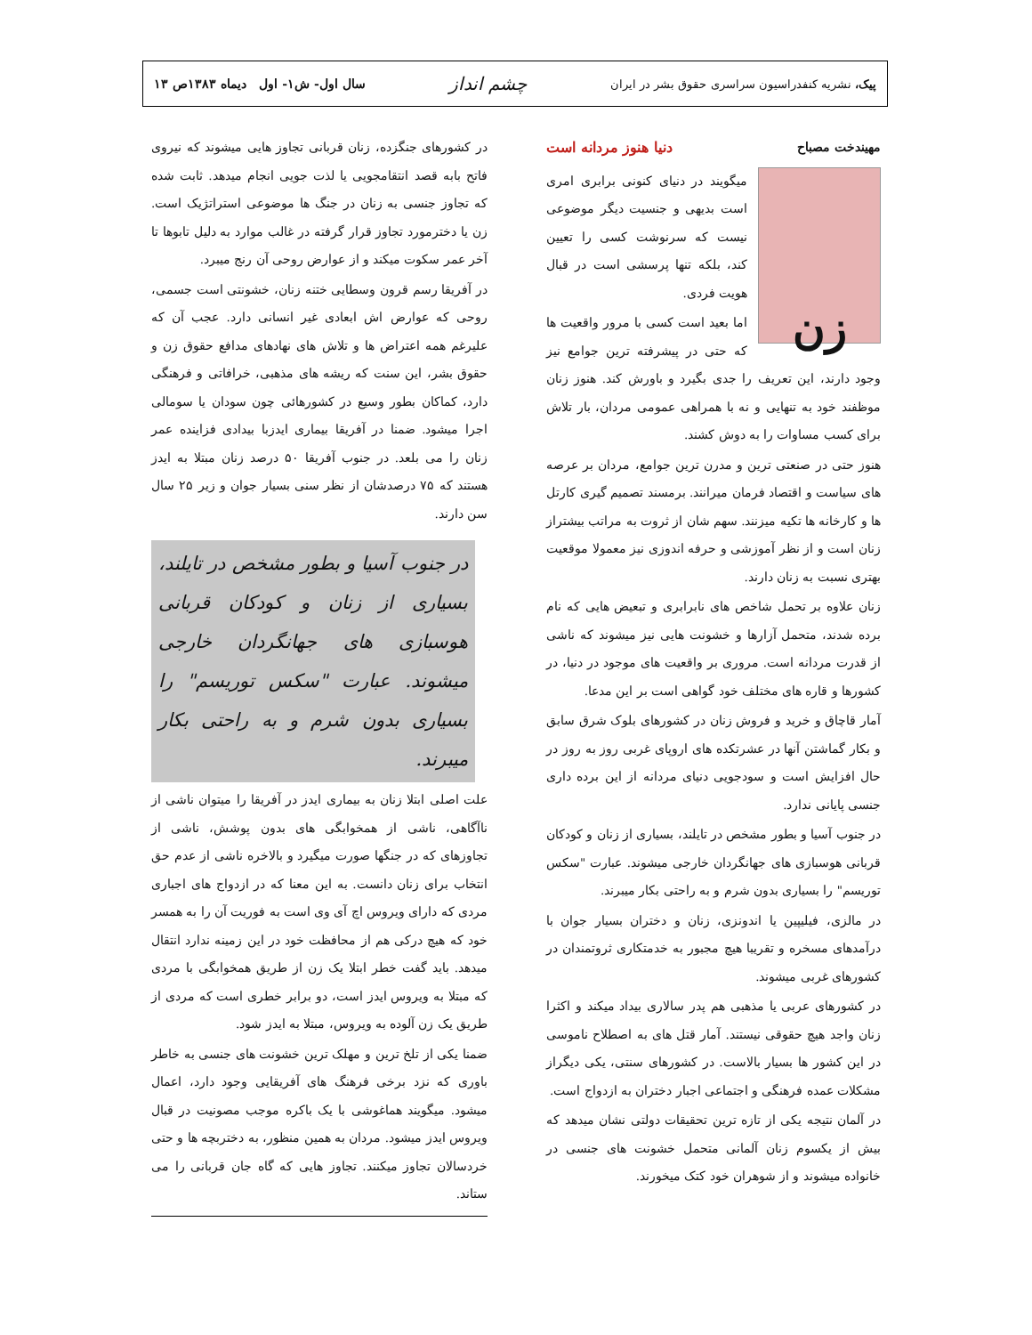پیک، نشریه کنفدراسیون سراسری حقوق بشر در ایران
چشم انداز
سال اول- ش۱- اول دیماه ۱۳۸۳ص ۱۳
مهیندخت مصباح دنیا هنوز مردانه است
زن
میگویند در دنیای کنونی برابری امری است بدیهی و جنسیت دیگر موضوعی نیست که سرنوشت کسی را تعیین کند، بلکه تنها پرسشی است در قبال هویت فردی.
اما بعید است کسی با مرور واقعیت ها که حتی در پیشرفته ترین جوامع نیز وجود دارند، این تعریف را جدی بگیرد و باورش کند. هنوز زنان موظفند خود به تنهایی و نه با همراهی عمومی مردان، بار تلاش برای کسب مساوات را به دوش کشند.
هنوز حتی در صنعتی ترین و مدرن ترین جوامع، مردان بر عرصه های سیاست و اقتصاد فرمان میرانند. برمسند تصمیم گیری کارتل ها و کارخانه ها تکیه میزنند. سهم شان از ثروت به مراتب بیشتراز زنان است و از نظر آموزشی و حرفه اندوزی نیز معمولا موقعیت بهتری نسبت به زنان دارند.
زنان علاوه بر تحمل شاخص های نابرابری و تبعیض هایی که نام برده شدند، متحمل آزارها و خشونت هایی نیز میشوند که ناشی از قدرت مردانه است. مروری بر واقعیت های موجود در دنیا، در کشورها و قاره های مختلف خود گواهی است بر این مدعا.
آمار قاچاق و خرید و فروش زنان در کشورهای بلوک شرق سابق و بکار گماشتن آنها در عشرتکده های اروپای غربی روز به روز در حال افزایش است و سودجویی دنیای مردانه از این برده داری جنسی پایانی ندارد.
در جنوب آسیا و بطور مشخص در تایلند، بسیاری از زنان و کودکان قربانی هوسبازی های جهانگردان خارجی میشوند. عبارت "سکس توریسم" را بسیاری بدون شرم و به راحتی بکار میبرند.
در مالزی، فیلیپین یا اندونزی، زنان و دختران بسیار جوان با درآمدهای مسخره و تقریبا هیچ مجبور به خدمتکاری ثروتمندان در کشورهای غربی میشوند.
در کشورهای عربی یا مذهبی هم پدر سالاری بیداد میکند و اکثرا زنان واجد هیچ حقوقی نیستند. آمار قتل های به اصطلاح ناموسی در این کشور ها بسیار بالاست. در کشورهای سنتی، یکی دیگراز مشکلات عمده فرهنگی و اجتماعی اجبار دختران به ازدواج است.
در آلمان نتیجه یکی از تازه ترین تحقیقات دولتی نشان میدهد که بیش از یکسوم زنان آلمانی متحمل خشونت های جنسی در خانواده میشوند و از شوهران خود کتک میخورند.
در کشورهای جنگزده، زنان قربانی تجاوز هایی میشوند که نیروی فاتح بابه قصد انتقامجویی یا لذت جویی انجام میدهد. ثابت شده که تجاوز جنسی به زنان در جنگ ها موضوعی استراتژیک است. زن یا دخترمورد تجاوز قرار گرفته در غالب موارد به دلیل تابوها تا آخر عمر سکوت میکند و از عوارض روحی آن رنج میبرد.
در آفریقا رسم قرون وسطایی ختنه زنان، خشونتی است جسمی، روحی که عوارض اش ابعادی غیر انسانی دارد. عجب آن که علیرغم همه اعتراض ها و تلاش های نهادهای مدافع حقوق زن و حقوق بشر، این سنت که ریشه های مذهبی، خرافاتی و فرهنگی دارد، کماکان بطور وسیع در کشورهائی چون سودان یا سومالی اجرا میشود. ضمنا در آفریقا بیماری ایدزبا بیدادی فزاینده عمر زنان را می بلعد. در جنوب آفریقا ۵۰ درصد زنان مبتلا به ایدز هستند که ۷۵ درصدشان از نظر سنی بسیار جوان و زیر ۲۵ سال سن دارند.
در جنوب آسیا و بطور مشخص در تایلند، بسیاری از زنان و کودکان قربانی هوسبازی های جهانگردان خارجی میشوند. عبارت "سکس توریسم" را بسیاری بدون شرم و به راحتی بکار میبرند.
علت اصلی ابتلا زنان به بیماری ایدز در آفریقا را میتوان ناشی از ناآگاهی، ناشی از همخوابگی های بدون پوشش، ناشی از تجاوزهای که در جنگها صورت میگیرد و بالاخره ناشی از عدم حق انتخاب برای زنان دانست. به این معنا که در ازدواج های اجباری مردی که دارای ویروس اچ آی وی است به فوریت آن را به همسر خود که هیچ درکی هم از محافظت خود در این زمینه ندارد انتقال میدهد. باید گفت خطر ابتلا یک زن از طریق همخوابگی با مردی که مبتلا به ویروس ایدز است، دو برابر خطری است که مردی از طریق یک زن آلوده به ویروس، مبتلا به ایدز شود.
ضمنا یکی از تلخ ترین و مهلک ترین خشونت های جنسی به خاطر باوری که نزد برخی فرهنگ های آفریقایی وجود دارد، اعمال میشود. میگویند هماغوشی با یک باکره موجب مصونیت در قبال ویروس ایدز میشود. مردان به همین منظور، به دختربچه ها و حتی خردسالان تجاوز میکنند. تجاوز هایی که گاه جان قربانی را می ستاند.